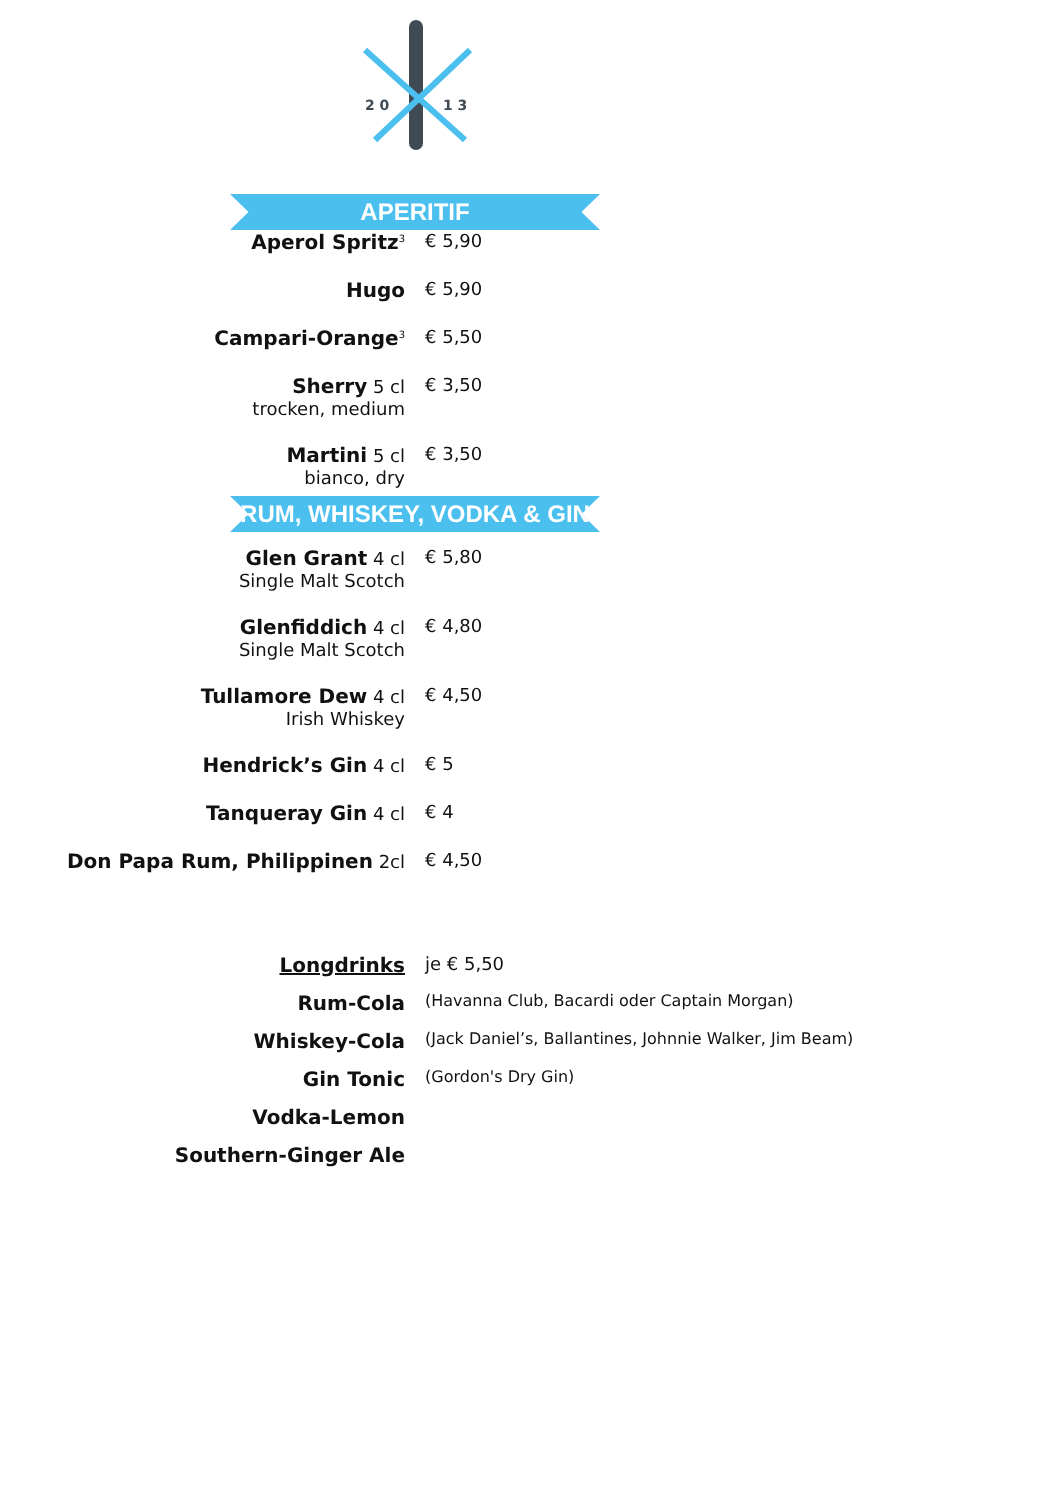2 0
1 3
APERITIF
| Aperol Spritz<sup>3</sup> | € 5,90 |
| Hugo | € 5,90 |
| Campari-Orange<sup>3</sup> | € 5,50 |
| Sherry 5 cl trocken, medium | € 3,50 |
| Martini 5 cl bianco, dry | € 3,50 |
RUM, WHISKEY, VODKA & GIN
| Glen Grant 4 cl Single Malt Scotch | € 5,80 |
| Glenfiddich 4 cl Single Malt Scotch | € 4,80 |
| Tullamore Dew 4 cl Irish Whiskey | € 4,50 |
| Hendrick’s Gin 4 cl | € 5 |
| Tanqueray Gin 4 cl | € 4 |
| Don Papa Rum, Philippinen 2cl | € 4,50 |
| Longdrinks | je € 5,50 |
| Rum-Cola | (Havanna Club, Bacardi oder Captain Morgan) |
| Whiskey-Cola | (Jack Daniel’s, Ballantines, Johnnie Walker, Jim Beam) |
| Gin Tonic | (Gordon's Dry Gin) |
| Vodka-Lemon | |
| Southern-Ginger Ale | |